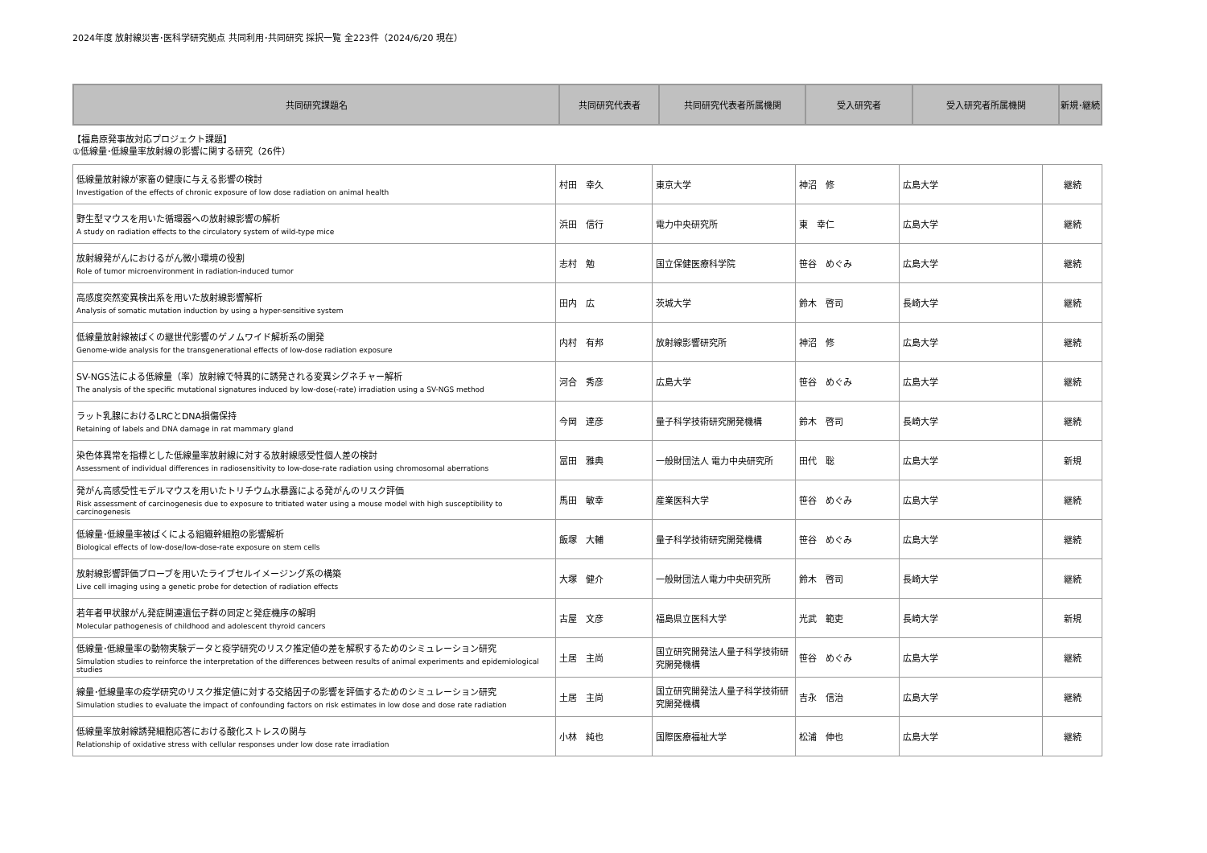2024年度 放射線災害･医科学研究拠点 共同利用･共同研究 採択一覧 全223件（2024/6/20 現在）
| 共同研究課題名 | 共同研究代表者 | 共同研究代表者所属機関 | 受入研究者 | 受入研究者所属機関 | 新規･継続 |
| --- | --- | --- | --- | --- | --- |
【福島原発事故対応プロジェクト課題】
①低線量･低線量率放射線の影響に関する研究（26件）
| 低線量放射線が家畜の健康に与える影響の検討 Investigation of the effects of chronic exposure of low dose radiation on animal health | 村田 幸久 | 東京大学 | 神沼 修 | 広島大学 | 継続 |
| 野生型マウスを用いた循環器への放射線影響の解析 A study on radiation effects to the circulatory system of wild-type mice | 浜田 信行 | 電力中央研究所 | 東 幸仁 | 広島大学 | 継続 |
| 放射線発がんにおけるがん微小環境の役割 Role of tumor microenvironment in radiation-induced tumor | 志村 勉 | 国立保健医療科学院 | 笹谷 めぐみ | 広島大学 | 継続 |
| 高感度突然変異検出系を用いた放射線影響解析 Analysis of somatic mutation induction by using a hyper-sensitive system | 田内 広 | 茨城大学 | 鈴木 啓司 | 長崎大学 | 継続 |
| 低線量放射線被ばくの継世代影響のゲノムワイド解析系の開発 Genome-wide analysis for the transgenerational effects of low-dose radiation exposure | 内村 有邦 | 放射線影響研究所 | 神沼 修 | 広島大学 | 継続 |
| SV-NGS法による低線量（率）放射線で特異的に誘発される変異シグネチャー解析 The analysis of the specific mutational signatures induced by low-dose(-rate) irradiation using a SV-NGS method | 河合 秀彦 | 広島大学 | 笹谷 めぐみ | 広島大学 | 継続 |
| ラット乳腺におけるLRCとDNA損傷保持 Retaining of labels and DNA damage in rat mammary gland | 今岡 達彦 | 量子科学技術研究開発機構 | 鈴木 啓司 | 長崎大学 | 継続 |
| 染色体異常を指標とした低線量率放射線に対する放射線感受性個人差の検討 Assessment of individual differences in radiosensitivity to low-dose-rate radiation using chromosomal aberrations | 冨田 雅典 | 一般財団法人 電力中央研究所 | 田代 聡 | 広島大学 | 新規 |
| 発がん高感受性モデルマウスを用いたトリチウム水暴露による発がんのリスク評価 Risk assessment of carcinogenesis due to exposure to tritiated water using a mouse model with high susceptibility to carcinogenesis | 馬田 敏幸 | 産業医科大学 | 笹谷 めぐみ | 広島大学 | 継続 |
| 低線量･低線量率被ばくによる組織幹細胞の影響解析 Biological effects of low-dose/low-dose-rate exposure on stem cells | 飯塚 大輔 | 量子科学技術研究開発機構 | 笹谷 めぐみ | 広島大学 | 継続 |
| 放射線影響評価プローブを用いたライブセルイメージング系の構築 Live cell imaging using a genetic probe for detection of radiation effects | 大塚 健介 | 一般財団法人電力中央研究所 | 鈴木 啓司 | 長崎大学 | 継続 |
| 若年者甲状腺がん発症関連遺伝子群の同定と発症機序の解明 Molecular pathogenesis of childhood and adolescent thyroid cancers | 古屋 文彦 | 福島県立医科大学 | 光武 範吏 | 長崎大学 | 新規 |
| 低線量･低線量率の動物実験データと疫学研究のリスク推定値の差を解釈するためのシミュレーション研究 Simulation studies to reinforce the interpretation of the differences between results of animal experiments and epidemiological studies | 土居 主尚 | 国立研究開発法人量子科学技術研究開発機構 | 笹谷 めぐみ | 広島大学 | 継続 |
| 線量･低線量率の疫学研究のリスク推定値に対する交絡因子の影響を評価するためのシミュレーション研究 Simulation studies to evaluate the impact of confounding factors on risk estimates in low dose and dose rate radiation | 土居 主尚 | 国立研究開発法人量子科学技術研究開発機構 | 吉永 信治 | 広島大学 | 継続 |
| 低線量率放射線誘発細胞応答における酸化ストレスの関与 Relationship of oxidative stress with cellular responses under low dose rate irradiation | 小林 純也 | 国際医療福祉大学 | 松浦 伸也 | 広島大学 | 継続 |